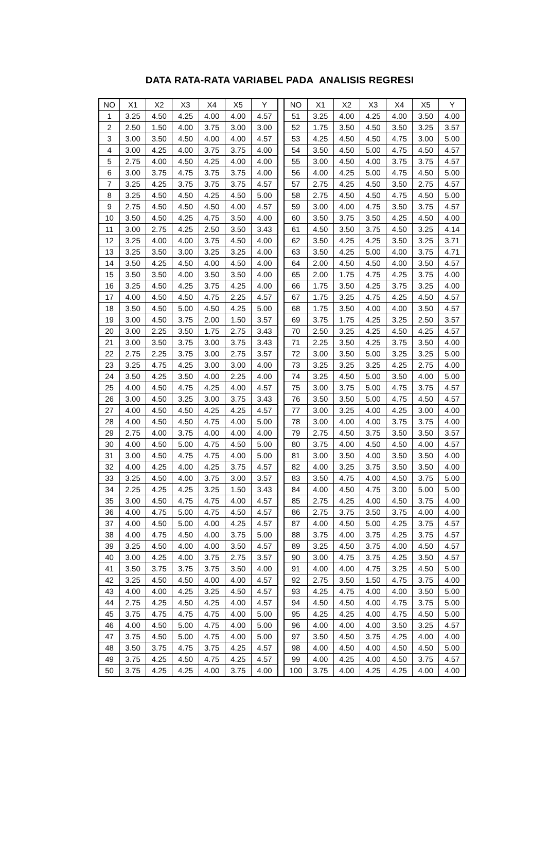DATA RATA-RATA VARIABEL PADA ANALISIS REGRESI
| NO | X1 | X2 | X3 | X4 | X5 | Y | | NO | X1 | X2 | X3 | X4 | X5 | Y |
| 1 | 3.25 | 4.50 | 4.25 | 4.00 | 4.00 | 4.57 | | 51 | 3.25 | 4.00 | 4.25 | 4.00 | 3.50 | 4.00 |
| 2 | 2.50 | 1.50 | 4.00 | 3.75 | 3.00 | 3.00 | | 52 | 1.75 | 3.50 | 4.50 | 3.50 | 3.25 | 3.57 |
| 3 | 3.00 | 3.50 | 4.50 | 4.00 | 4.00 | 4.57 | | 53 | 4.25 | 4.50 | 4.50 | 4.75 | 3.00 | 5.00 |
| 4 | 3.00 | 4.25 | 4.00 | 3.75 | 3.75 | 4.00 | | 54 | 3.50 | 4.50 | 5.00 | 4.75 | 4.50 | 4.57 |
| 5 | 2.75 | 4.00 | 4.50 | 4.25 | 4.00 | 4.00 | | 55 | 3.00 | 4.50 | 4.00 | 3.75 | 3.75 | 4.57 |
| 6 | 3.00 | 3.75 | 4.75 | 3.75 | 3.75 | 4.00 | | 56 | 4.00 | 4.25 | 5.00 | 4.75 | 4.50 | 5.00 |
| 7 | 3.25 | 4.25 | 3.75 | 3.75 | 3.75 | 4.57 | | 57 | 2.75 | 4.25 | 4.50 | 3.50 | 2.75 | 4.57 |
| 8 | 3.25 | 4.50 | 4.50 | 4.25 | 4.50 | 5.00 | | 58 | 2.75 | 4.50 | 4.50 | 4.75 | 4.50 | 5.00 |
| 9 | 2.75 | 4.50 | 4.50 | 4.50 | 4.00 | 4.57 | | 59 | 3.00 | 4.00 | 4.75 | 3.50 | 3.75 | 4.57 |
| 10 | 3.50 | 4.50 | 4.25 | 4.75 | 3.50 | 4.00 | | 60 | 3.50 | 3.75 | 3.50 | 4.25 | 4.50 | 4.00 |
| 11 | 3.00 | 2.75 | 4.25 | 2.50 | 3.50 | 3.43 | | 61 | 4.50 | 3.50 | 3.75 | 4.50 | 3.25 | 4.14 |
| 12 | 3.25 | 4.00 | 4.00 | 3.75 | 4.50 | 4.00 | | 62 | 3.50 | 4.25 | 4.25 | 3.50 | 3.25 | 3.71 |
| 13 | 3.25 | 3.50 | 3.00 | 3.25 | 3.25 | 4.00 | | 63 | 3.50 | 4.25 | 5.00 | 4.00 | 3.75 | 4.71 |
| 14 | 3.50 | 4.25 | 4.50 | 4.00 | 4.50 | 4.00 | | 64 | 2.00 | 4.50 | 4.50 | 4.00 | 3.50 | 4.57 |
| 15 | 3.50 | 3.50 | 4.00 | 3.50 | 3.50 | 4.00 | | 65 | 2.00 | 1.75 | 4.75 | 4.25 | 3.75 | 4.00 |
| 16 | 3.25 | 4.50 | 4.25 | 3.75 | 4.25 | 4.00 | | 66 | 1.75 | 3.50 | 4.25 | 3.75 | 3.25 | 4.00 |
| 17 | 4.00 | 4.50 | 4.50 | 4.75 | 2.25 | 4.57 | | 67 | 1.75 | 3.25 | 4.75 | 4.25 | 4.50 | 4.57 |
| 18 | 3.50 | 4.50 | 5.00 | 4.50 | 4.25 | 5.00 | | 68 | 1.75 | 3.50 | 4.00 | 4.00 | 3.50 | 4.57 |
| 19 | 3.00 | 4.50 | 3.75 | 2.00 | 1.50 | 3.57 | | 69 | 3.75 | 1.75 | 4.25 | 3.25 | 2.50 | 3.57 |
| 20 | 3.00 | 2.25 | 3.50 | 1.75 | 2.75 | 3.43 | | 70 | 2.50 | 3.25 | 4.25 | 4.50 | 4.25 | 4.57 |
| 21 | 3.00 | 3.50 | 3.75 | 3.00 | 3.75 | 3.43 | | 71 | 2.25 | 3.50 | 4.25 | 3.75 | 3.50 | 4.00 |
| 22 | 2.75 | 2.25 | 3.75 | 3.00 | 2.75 | 3.57 | | 72 | 3.00 | 3.50 | 5.00 | 3.25 | 3.25 | 5.00 |
| 23 | 3.25 | 4.75 | 4.25 | 3.00 | 3.00 | 4.00 | | 73 | 3.25 | 3.25 | 3.25 | 4.25 | 2.75 | 4.00 |
| 24 | 3.50 | 4.25 | 3.50 | 4.00 | 2.25 | 4.00 | | 74 | 3.25 | 4.50 | 5.00 | 3.50 | 4.00 | 5.00 |
| 25 | 4.00 | 4.50 | 4.75 | 4.25 | 4.00 | 4.57 | | 75 | 3.00 | 3.75 | 5.00 | 4.75 | 3.75 | 4.57 |
| 26 | 3.00 | 4.50 | 3.25 | 3.00 | 3.75 | 3.43 | | 76 | 3.50 | 3.50 | 5.00 | 4.75 | 4.50 | 4.57 |
| 27 | 4.00 | 4.50 | 4.50 | 4.25 | 4.25 | 4.57 | | 77 | 3.00 | 3.25 | 4.00 | 4.25 | 3.00 | 4.00 |
| 28 | 4.00 | 4.50 | 4.50 | 4.75 | 4.00 | 5.00 | | 78 | 3.00 | 4.00 | 4.00 | 3.75 | 3.75 | 4.00 |
| 29 | 2.75 | 4.00 | 3.75 | 4.00 | 4.00 | 4.00 | | 79 | 2.75 | 4.50 | 3.75 | 3.50 | 3.50 | 3.57 |
| 30 | 4.00 | 4.50 | 5.00 | 4.75 | 4.50 | 5.00 | | 80 | 3.75 | 4.00 | 4.50 | 4.50 | 4.00 | 4.57 |
| 31 | 3.00 | 4.50 | 4.75 | 4.75 | 4.00 | 5.00 | | 81 | 3.00 | 3.50 | 4.00 | 3.50 | 3.50 | 4.00 |
| 32 | 4.00 | 4.25 | 4.00 | 4.25 | 3.75 | 4.57 | | 82 | 4.00 | 3.25 | 3.75 | 3.50 | 3.50 | 4.00 |
| 33 | 3.25 | 4.50 | 4.00 | 3.75 | 3.00 | 3.57 | | 83 | 3.50 | 4.75 | 4.00 | 4.50 | 3.75 | 5.00 |
| 34 | 2.25 | 4.25 | 4.25 | 3.25 | 1.50 | 3.43 | | 84 | 4.00 | 4.50 | 4.75 | 3.00 | 5.00 | 5.00 |
| 35 | 3.00 | 4.50 | 4.75 | 4.75 | 4.00 | 4.57 | | 85 | 2.75 | 4.25 | 4.00 | 4.50 | 3.75 | 4.00 |
| 36 | 4.00 | 4.75 | 5.00 | 4.75 | 4.50 | 4.57 | | 86 | 2.75 | 3.75 | 3.50 | 3.75 | 4.00 | 4.00 |
| 37 | 4.00 | 4.50 | 5.00 | 4.00 | 4.25 | 4.57 | | 87 | 4.00 | 4.50 | 5.00 | 4.25 | 3.75 | 4.57 |
| 38 | 4.00 | 4.75 | 4.50 | 4.00 | 3.75 | 5.00 | | 88 | 3.75 | 4.00 | 3.75 | 4.25 | 3.75 | 4.57 |
| 39 | 3.25 | 4.50 | 4.00 | 4.00 | 3.50 | 4.57 | | 89 | 3.25 | 4.50 | 3.75 | 4.00 | 4.50 | 4.57 |
| 40 | 3.00 | 4.25 | 4.00 | 3.75 | 2.75 | 3.57 | | 90 | 3.00 | 4.75 | 3.75 | 4.25 | 3.50 | 4.57 |
| 41 | 3.50 | 3.75 | 3.75 | 3.75 | 3.50 | 4.00 | | 91 | 4.00 | 4.00 | 4.75 | 3.25 | 4.50 | 5.00 |
| 42 | 3.25 | 4.50 | 4.50 | 4.00 | 4.00 | 4.57 | | 92 | 2.75 | 3.50 | 1.50 | 4.75 | 3.75 | 4.00 |
| 43 | 4.00 | 4.00 | 4.25 | 3.25 | 4.50 | 4.57 | | 93 | 4.25 | 4.75 | 4.00 | 4.00 | 3.50 | 5.00 |
| 44 | 2.75 | 4.25 | 4.50 | 4.25 | 4.00 | 4.57 | | 94 | 4.50 | 4.50 | 4.00 | 4.75 | 3.75 | 5.00 |
| 45 | 3.75 | 4.75 | 4.75 | 4.75 | 4.00 | 5.00 | | 95 | 4.25 | 4.25 | 4.00 | 4.75 | 4.50 | 5.00 |
| 46 | 4.00 | 4.50 | 5.00 | 4.75 | 4.00 | 5.00 | | 96 | 4.00 | 4.00 | 4.00 | 3.50 | 3.25 | 4.57 |
| 47 | 3.75 | 4.50 | 5.00 | 4.75 | 4.00 | 5.00 | | 97 | 3.50 | 4.50 | 3.75 | 4.25 | 4.00 | 4.00 |
| 48 | 3.50 | 3.75 | 4.75 | 3.75 | 4.25 | 4.57 | | 98 | 4.00 | 4.50 | 4.00 | 4.50 | 4.50 | 5.00 |
| 49 | 3.75 | 4.25 | 4.50 | 4.75 | 4.25 | 4.57 | | 99 | 4.00 | 4.25 | 4.00 | 4.50 | 3.75 | 4.57 |
| 50 | 3.75 | 4.25 | 4.25 | 4.00 | 3.75 | 4.00 | | 100 | 3.75 | 4.00 | 4.25 | 4.25 | 4.00 | 4.00 |